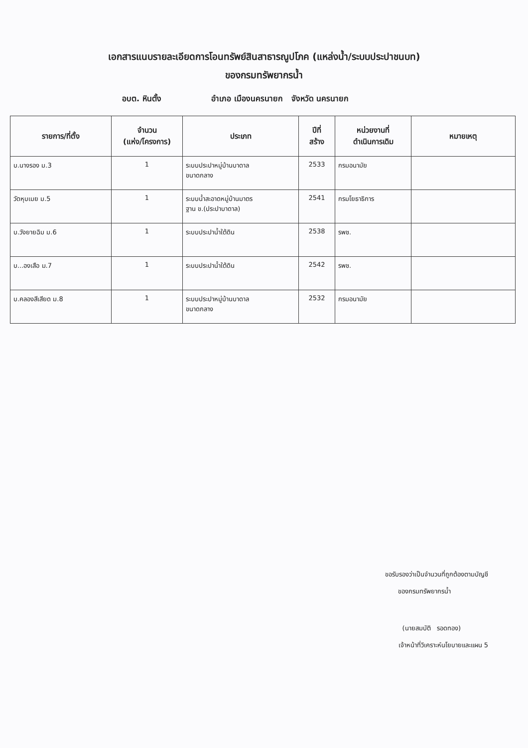เอกสารแนบรายละเอียดการโอนทรัพย์สินสาธารณูปโภค (แหล่งน้ำ/ระบบประปาชนบท)
ของกรมทรัพยากรน้ำ
อบต. หินตั้ง อำเภอ เมืองนครนายก จังหวัด นครนายก
| รายการ/ที่ตั้ง | จำนวน (แห่ง/โครงการ) | ประเภท | ปีที่ สร้าง | หน่วยงานที่ ดำเนินการเดิม | หมายเหตุ |
| --- | --- | --- | --- | --- | --- |
| บ.นางรอง ม.3 | 1 | ระบบประปาหมู่บ้านบาดาล ขนาดกลาง | 2533 | กรมอนามัย | |
| วัดหุบเมย ม.5 | 1 | ระบบน้ำสะอาดหมู่บ้านมาตร ฐาน ข.(ประปาบาดาล) | 2541 | กรมโยธาธิการ | |
| บ.วังยายฉิม ม.6 | 1 | ระบบประปาน้ำใต้ดิน | 2538 | รพช. | |
| บ...องเสือ ม.7 | 1 | ระบบประปาน้ำใต้ดิน | 2542 | รพช. | |
| บ.คลองสีเสียด ม.8 | 1 | ระบบประปาหมู่บ้านบาดาล ขนาดกลาง | 2532 | กรมอนามัย | |
ขอรับรองว่าเป็นจำนวนที่ถูกต้องตามบัญชี
ของกรมทรัพยากรน้ำ
(นายสมบัติ รอดทอง)
เจ้าหน้าที่วิเคราะห์นโยบายและแผน 5